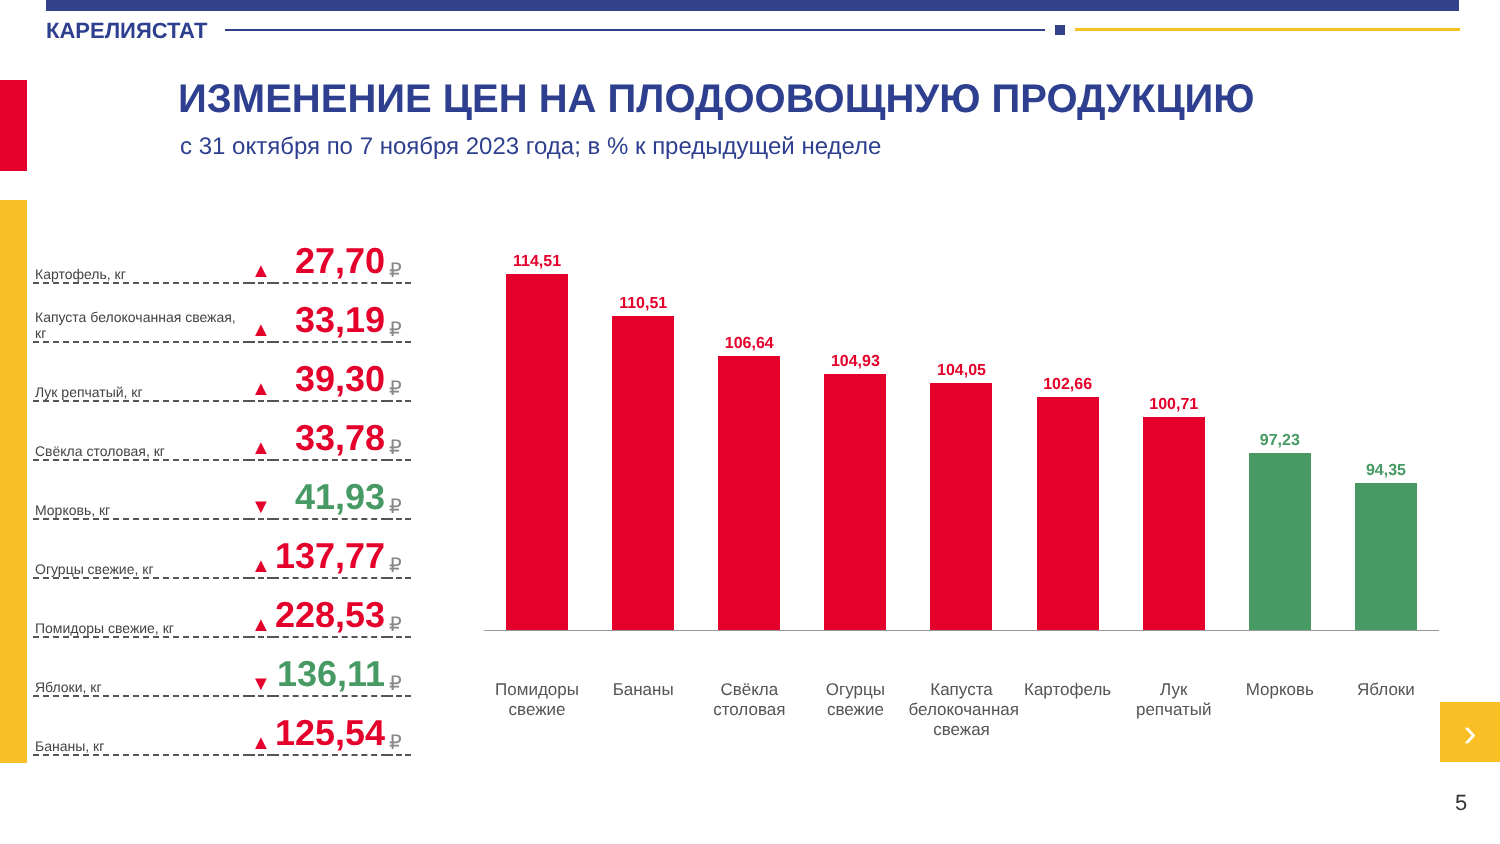КАРЕЛИЯСТАТ
ИЗМЕНЕНИЕ ЦЕН НА ПЛОДООВОЩНУЮ ПРОДУКЦИЮ
с 31 октября по 7 ноября 2023 года; в % к предыдущей неделе
| Картофель, кг | ▲ | 27,70 | ₽ |
| Капуста белокочанная свежая, кг | ▲ | 33,19 | ₽ |
| Лук репчатый, кг | ▲ | 39,30 | ₽ |
| Свёкла столовая, кг | ▲ | 33,78 | ₽ |
| Морковь, кг | ▼ | 41,93 | ₽ |
| Огурцы свежие, кг | ▲ | 137,77 | ₽ |
| Помидоры свежие, кг | ▲ | 228,53 | ₽ |
| Яблоки, кг | ▼ | 136,11 | ₽ |
| Бананы, кг | ▲ | 125,54 | ₽ |
114,51
110,51
106,64
104,93
104,05
102,66
100,71
97,23
94,35
Помидоры свежие Бананы Свёкла столовая Огурцы свежие Капуста белокочанная свежая Картофель Лук репчатый Морковь Яблоки
›
5